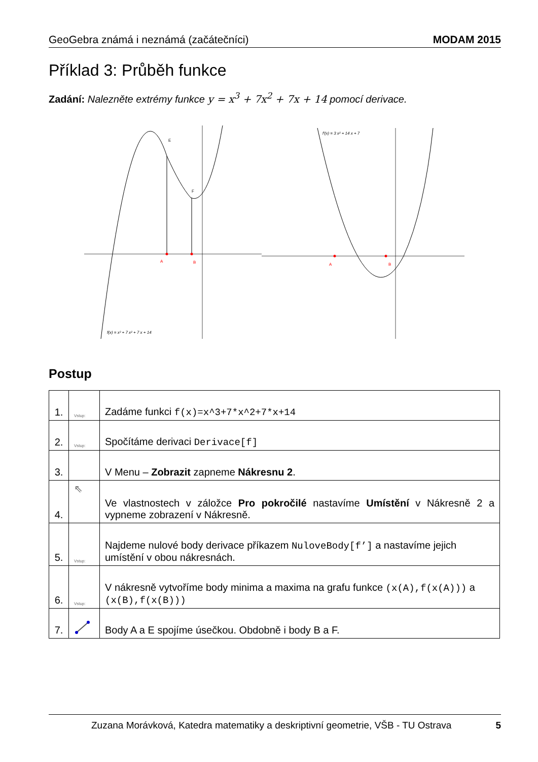GeoGebra známá i neznámá (začátečníci) MODAM 2015
Příklad 3: Průběh funkce
Zadání: Nalezněte extrémy funkce y = x<sup>3</sup> + 7x<sup>2</sup> + 7x + 14 pomocí derivace.
E
F
A
B
f(x) = x³ + 7 x² + 7 x + 14
A
B
f′(x) = 3 x² + 14 x + 7
Postup
| 1. | Vstup: | Zadáme funkci f(x)=x^3+7*x^2+7*x+14 |
| 2. | Vstup: | Spočítáme derivaci Derivace[f] |
| 3. | | V Menu – Zobrazit zapneme Nákresnu 2 . |
| 4. | ⇖ | Ve vlastnostech v záložce Pro pokročilé nastavíme Umístění v Nákresně 2 a vypneme zobrazení v Nákresně. |
| 5. | Vstup: | Najdeme nulové body derivace příkazem NuloveBody[f’] a nastavíme jejich umístění v obou nákresnách. |
| 6. | Vstup: | V nákresně vytvoříme body minima a maxima na grafu funkce (x(A),f(x(A))) a (x(B),f(x(B))) |
| 7. | | Body A a E spojíme úsečkou. Obdobně i body B a F. |
Zuzana Morávková, Katedra matematiky a deskriptivní geometrie, VŠB - TU Ostrava 5